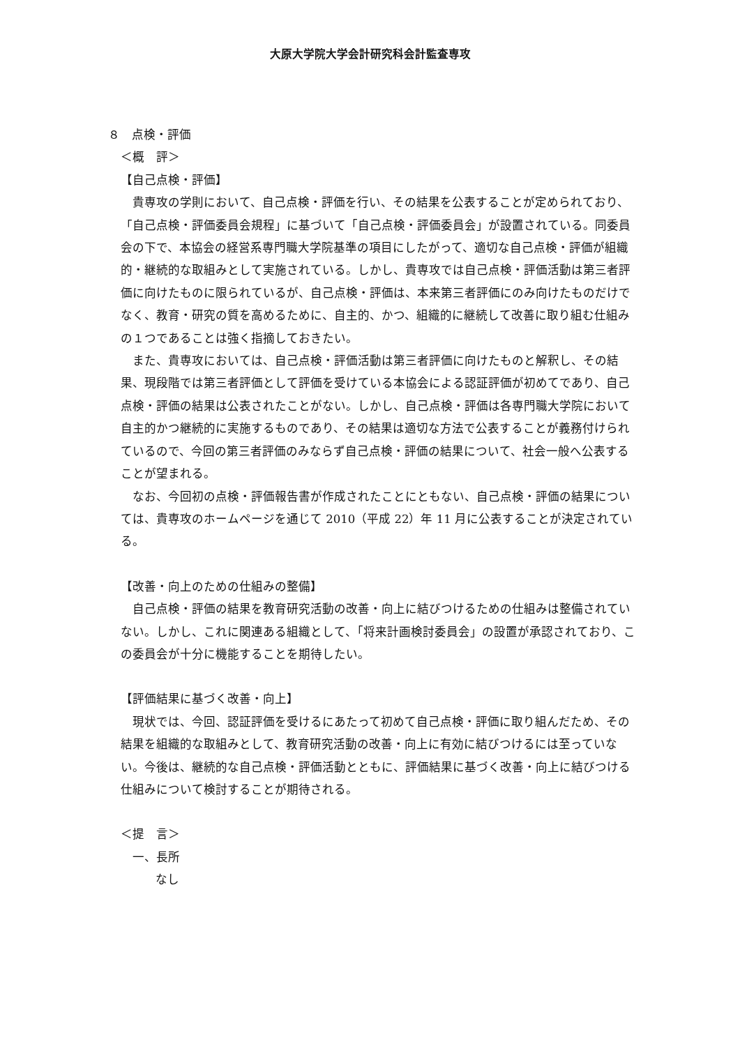大原大学院大学会計研究科会計監査専攻
８　点検・評価
＜概　評＞
【自己点検・評価】
貴専攻の学則において、自己点検・評価を行い、その結果を公表することが定められており、「自己点検・評価委員会規程」に基づいて「自己点検・評価委員会」が設置されている。同委員会の下で、本協会の経営系専門職大学院基準の項目にしたがって、適切な自己点検・評価が組織的・継続的な取組みとして実施されている。しかし、貴専攻では自己点検・評価活動は第三者評価に向けたものに限られているが、自己点検・評価は、本来第三者評価にのみ向けたものだけでなく、教育・研究の質を高めるために、自主的、かつ、組織的に継続して改善に取り組む仕組みの１つであることは強く指摘しておきたい。
また、貴専攻においては、自己点検・評価活動は第三者評価に向けたものと解釈し、その結果、現段階では第三者評価として評価を受けている本協会による認証評価が初めてであり、自己点検・評価の結果は公表されたことがない。しかし、自己点検・評価は各専門職大学院において自主的かつ継続的に実施するものであり、その結果は適切な方法で公表することが義務付けられているので、今回の第三者評価のみならず自己点検・評価の結果について、社会一般へ公表することが望まれる。
なお、今回初の点検・評価報告書が作成されたことにともない、自己点検・評価の結果については、貴専攻のホームページを通じて 2010（平成 22）年 11 月に公表することが決定されている。
【改善・向上のための仕組みの整備】
自己点検・評価の結果を教育研究活動の改善・向上に結びつけるための仕組みは整備されていない。しかし、これに関連ある組織として、「将来計画検討委員会」の設置が承認されており、この委員会が十分に機能することを期待したい。
【評価結果に基づく改善・向上】
現状では、今回、認証評価を受けるにあたって初めて自己点検・評価に取り組んだため、その結果を組織的な取組みとして、教育研究活動の改善・向上に有効に結びつけるには至っていない。今後は、継続的な自己点検・評価活動とともに、評価結果に基づく改善・向上に結びつける仕組みについて検討することが期待される。
＜提　言＞
一、長所
なし